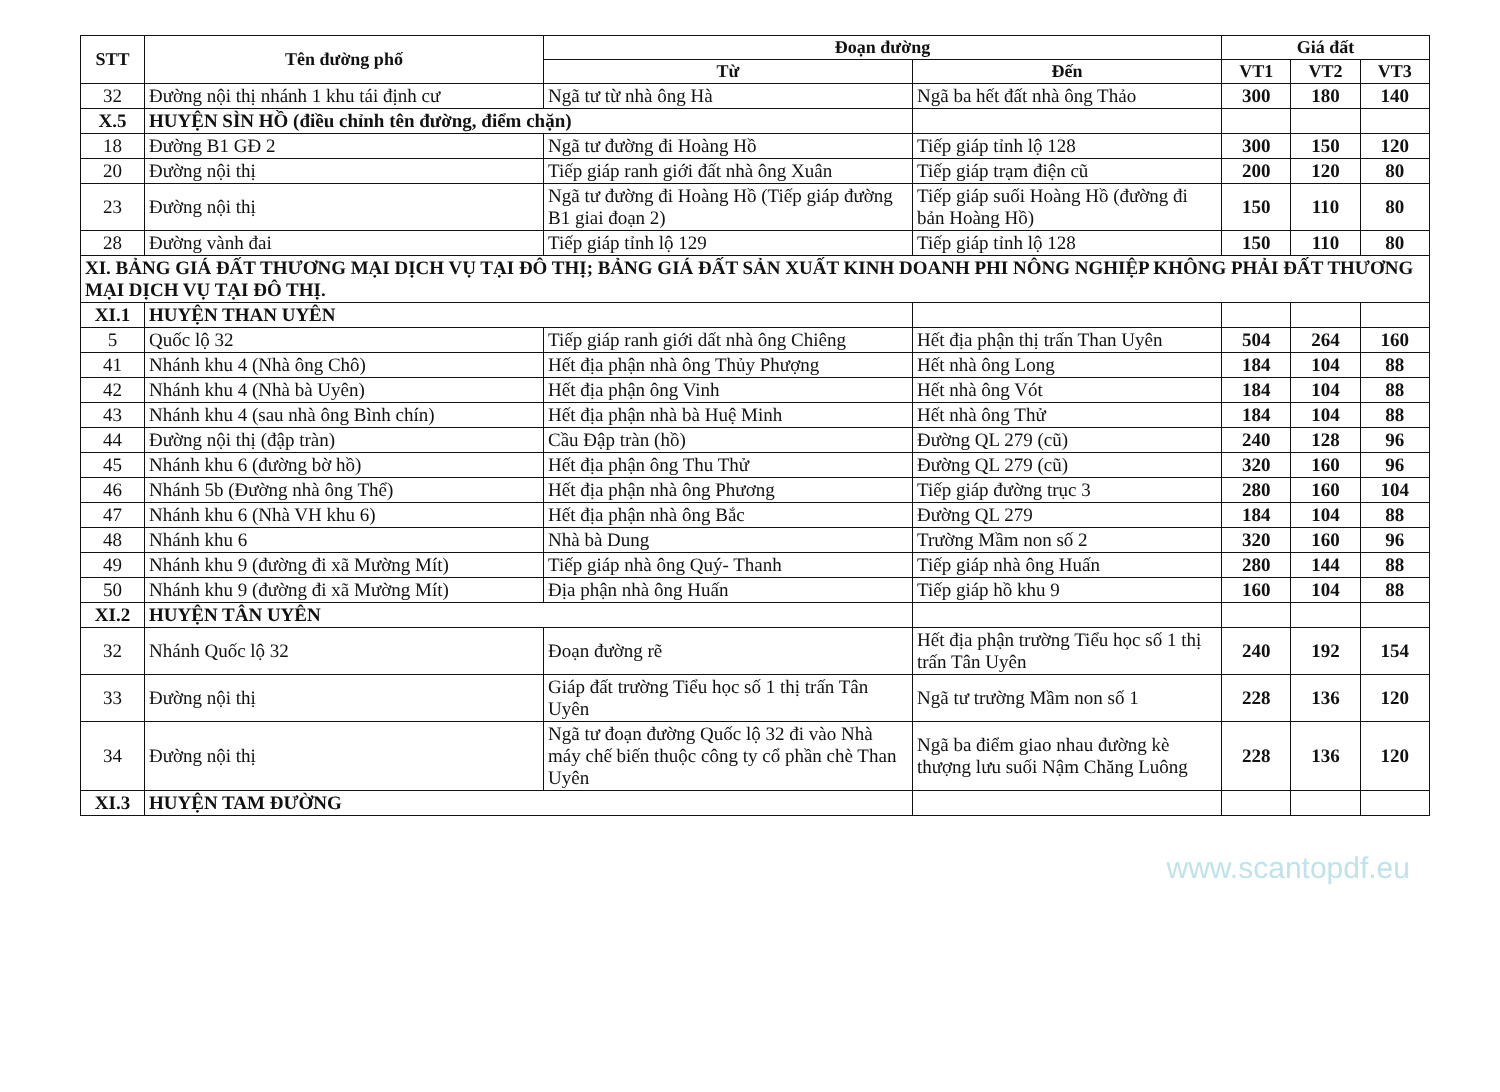| STT | Tên đường phố | Đoạn đường | | Giá đất | | |
| --- | --- | --- | --- | --- | --- | --- |
| | | Từ | Đến | VT1 | VT2 | VT3 |
| 32 | Đường nội thị nhánh 1 khu tái định cư | Ngã tư từ nhà ông Hà | Ngã ba hết đất nhà ông Thảo | 300 | 180 | 140 |
| X.5 | HUYỆN SÌN HỒ (điều chỉnh tên đường, điểm chặn) | | | | | |
| 18 | Đường B1 GĐ 2 | Ngã tư đường đi Hoàng Hồ | Tiếp giáp tỉnh lộ 128 | 300 | 150 | 120 |
| 20 | Đường nội thị | Tiếp giáp ranh giới đất nhà ông Xuân | Tiếp giáp trạm điện cũ | 200 | 120 | 80 |
| 23 | Đường nội thị | Ngã tư đường đi Hoàng Hồ (Tiếp giáp đường B1 giai đoạn 2) | Tiếp giáp suối Hoàng Hồ (đường đi bản Hoàng Hồ) | 150 | 110 | 80 |
| 28 | Đường vành đai | Tiếp giáp tỉnh lộ 129 | Tiếp giáp tỉnh lộ 128 | 150 | 110 | 80 |
| XI. BẢNG GIÁ ĐẤT THƯƠNG MẠI DỊCH VỤ TẠI ĐÔ THỊ; BẢNG GIÁ ĐẤT SẢN XUẤT KINH DOANH PHI NÔNG NGHIỆP KHÔNG PHẢI ĐẤT THƯƠNG MẠI DỊCH VỤ TẠI ĐÔ THỊ. | | | | | | |
| XI.1 | HUYỆN THAN UYÊN | | | | | |
| 5 | Quốc lộ 32 | Tiếp giáp ranh giới dất nhà ông Chiêng | Hết địa phận thị trấn Than Uyên | 504 | 264 | 160 |
| 41 | Nhánh khu 4 (Nhà ông Chô) | Hết địa phận nhà ông Thủy Phượng | Hết nhà ông Long | 184 | 104 | 88 |
| 42 | Nhánh khu 4 (Nhà bà Uyên) | Hết địa phận ông Vinh | Hết nhà ông Vót | 184 | 104 | 88 |
| 43 | Nhánh khu 4 (sau nhà ông Bình chín) | Hết địa phận nhà bà Huệ Minh | Hết nhà ông Thử | 184 | 104 | 88 |
| 44 | Đường nội thị (đập tràn) | Cầu Đập tràn (hồ) | Đường QL 279 (cũ) | 240 | 128 | 96 |
| 45 | Nhánh khu 6 (đường bờ hồ) | Hết địa phận ông Thu Thử | Đường QL 279 (cũ) | 320 | 160 | 96 |
| 46 | Nhánh 5b (Đường nhà ông Thể) | Hết địa phận nhà ông Phương | Tiếp giáp đường trục 3 | 280 | 160 | 104 |
| 47 | Nhánh khu 6 (Nhà VH khu 6) | Hết địa phận nhà ông Bắc | Đường QL 279 | 184 | 104 | 88 |
| 48 | Nhánh khu 6 | Nhà bà Dung | Trường Mầm non số 2 | 320 | 160 | 96 |
| 49 | Nhánh khu 9 (đường đi xã Mường Mít) | Tiếp giáp nhà ông Quý- Thanh | Tiếp giáp nhà ông Huấn | 280 | 144 | 88 |
| 50 | Nhánh khu 9 (đường đi xã Mường Mít) | Địa phận nhà ông Huấn | Tiếp giáp hồ khu 9 | 160 | 104 | 88 |
| XI.2 | HUYỆN TÂN UYÊN | | | | | |
| 32 | Nhánh Quốc lộ 32 | Đoạn đường rẽ | Hết địa phận trường Tiểu học số 1 thị trấn Tân Uyên | 240 | 192 | 154 |
| 33 | Đường nội thị | Giáp đất trường Tiểu học số 1 thị trấn Tân Uyên | Ngã tư trường Mầm non số 1 | 228 | 136 | 120 |
| 34 | Đường nội thị | Ngã tư đoạn đường Quốc lộ 32 đi vào Nhà máy chế biến thuộc công ty cổ phần chè Than Uyên | Ngã ba điểm giao nhau đường kè thượng lưu suối Nậm Chăng Luông | 228 | 136 | 120 |
| XI.3 | HUYỆN TAM ĐƯỜNG | | | | | |
www.scantopdf.eu